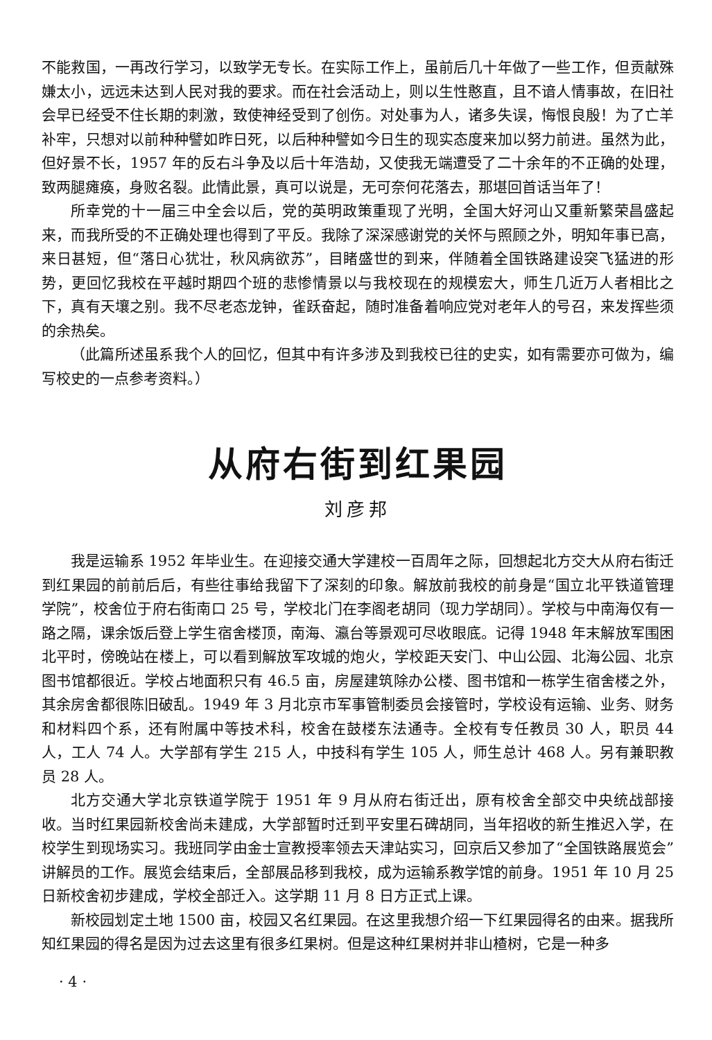不能救国，一再改行学习，以致学无专长。在实际工作上，虽前后几十年做了一些工作，但贡献殊嫌太小，远远未达到人民对我的要求。而在社会活动上，则以生性憨直，且不谙人情事故，在旧社会早已经受不住长期的刺激，致使神经受到了创伤。对处事为人，诸多失误，悔恨良殷！为了亡羊补牢，只想对以前种种譬如昨日死，以后种种譬如今日生的现实态度来加以努力前进。虽然为此，但好景不长，1957 年的反右斗争及以后十年浩劫，又使我无端遭受了二十余年的不正确的处理，致两腿瘫痪，身败名裂。此情此景，真可以说是，无可奈何花落去，那堪回首话当年了！
所幸党的十一届三中全会以后，党的英明政策重现了光明，全国大好河山又重新繁荣昌盛起来，而我所受的不正确处理也得到了平反。我除了深深感谢党的关怀与照顾之外，明知年事已高，来日甚短，但“落日心犹壮，秋风病欲苏”，目睹盛世的到来，伴随着全国铁路建设突飞猛进的形势，更回忆我校在平越时期四个班的悲惨情景以与我校现在的规模宏大，师生几近万人者相比之下，真有天壤之别。我不尽老态龙钟，雀跃奋起，随时准备着响应党对老年人的号召，来发挥些须的余热矣。
（此篇所述虽系我个人的回忆，但其中有许多涉及到我校已往的史实，如有需要亦可做为，编写校史的一点参考资料。）
从府右街到红果园
刘彦邦
我是运输系 1952 年毕业生。在迎接交通大学建校一百周年之际，回想起北方交大从府右街迁到红果园的前前后后，有些往事给我留下了深刻的印象。解放前我校的前身是“国立北平铁道管理学院”，校舍位于府右街南口 25 号，学校北门在李阁老胡同（现力学胡同）。学校与中南海仅有一路之隔，课余饭后登上学生宿舍楼顶，南海、瀛台等景观可尽收眼底。记得 1948 年末解放军围困北平时，傍晚站在楼上，可以看到解放军攻城的炮火，学校距天安门、中山公园、北海公园、北京图书馆都很近。学校占地面积只有 46.5 亩，房屋建筑除办公楼、图书馆和一栋学生宿舍楼之外，其余房舍都很陈旧破乱。1949 年 3 月北京市军事管制委员会接管时，学校设有运输、业务、财务和材料四个系，还有附属中等技术科，校舍在鼓楼东法通寺。全校有专任教员 30 人，职员 44 人，工人 74 人。大学部有学生 215 人，中技科有学生 105 人，师生总计 468 人。另有兼职教员 28 人。
北方交通大学北京铁道学院于 1951 年 9 月从府右街迁出，原有校舍全部交中央统战部接收。当时红果园新校舍尚未建成，大学部暂时迁到平安里石碑胡同，当年招收的新生推迟入学，在校学生到现场实习。我班同学由金士宣教授率领去天津站实习，回京后又参加了“全国铁路展览会”讲解员的工作。展览会结束后，全部展品移到我校，成为运输系教学馆的前身。1951 年 10 月 25 日新校舍初步建成，学校全部迁入。这学期 11 月 8 日方正式上课。
新校园划定土地 1500 亩，校园又名红果园。在这里我想介绍一下红果园得名的由来。据我所知红果园的得名是因为过去这里有很多红果树。但是这种红果树并非山楂树，它是一种多
· 4 ·